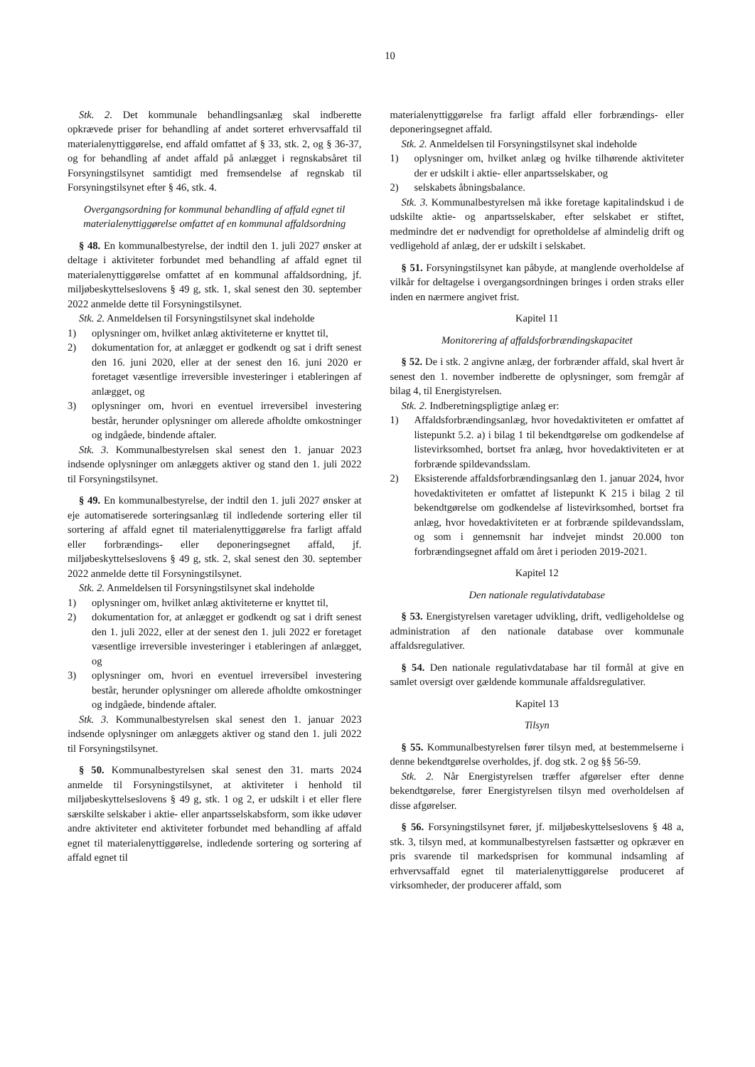10
Stk. 2. Det kommunale behandlingsanlæg skal indberette opkrævede priser for behandling af andet sorteret erhvervsaffald til materialenyttiggørelse, end affald omfattet af § 33, stk. 2, og § 36-37, og for behandling af andet affald på anlægget i regnskabsåret til Forsyningstilsynet samtidigt med fremsendelse af regnskab til Forsyningstilsynet efter § 46, stk. 4.
Overgangsordning for kommunal behandling af affald egnet til materialenyttiggørelse omfattet af en kommunal affaldsordning
§ 48. En kommunalbestyrelse, der indtil den 1. juli 2027 ønsker at deltage i aktiviteter forbundet med behandling af affald egnet til materialenyttiggørelse omfattet af en kommunal affaldsordning, jf. miljøbeskyttelseslovens § 49 g, stk. 1, skal senest den 30. september 2022 anmelde dette til Forsyningstilsynet.
Stk. 2. Anmeldelsen til Forsyningstilsynet skal indeholde
1) oplysninger om, hvilket anlæg aktiviteterne er knyttet til,
2) dokumentation for, at anlægget er godkendt og sat i drift senest den 16. juni 2020, eller at der senest den 16. juni 2020 er foretaget væsentlige irreversible investeringer i etableringen af anlægget, og
3) oplysninger om, hvori en eventuel irreversibel investering består, herunder oplysninger om allerede afholdte omkostninger og indgåede, bindende aftaler.
Stk. 3. Kommunalbestyrelsen skal senest den 1. januar 2023 indsende oplysninger om anlæggets aktiver og stand den 1. juli 2022 til Forsyningstilsynet.
§ 49. En kommunalbestyrelse, der indtil den 1. juli 2027 ønsker at eje automatiserede sorteringsanlæg til indledende sortering eller til sortering af affald egnet til materialenyttiggørelse fra farligt affald eller forbrændings- eller deponeringsegnet affald, jf. miljøbeskyttelseslovens § 49 g, stk. 2, skal senest den 30. september 2022 anmelde dette til Forsyningstilsynet.
Stk. 2. Anmeldelsen til Forsyningstilsynet skal indeholde
1) oplysninger om, hvilket anlæg aktiviteterne er knyttet til,
2) dokumentation for, at anlægget er godkendt og sat i drift senest den 1. juli 2022, eller at der senest den 1. juli 2022 er foretaget væsentlige irreversible investeringer i etableringen af anlægget, og
3) oplysninger om, hvori en eventuel irreversibel investering består, herunder oplysninger om allerede afholdte omkostninger og indgåede, bindende aftaler.
Stk. 3. Kommunalbestyrelsen skal senest den 1. januar 2023 indsende oplysninger om anlæggets aktiver og stand den 1. juli 2022 til Forsyningstilsynet.
§ 50. Kommunalbestyrelsen skal senest den 31. marts 2024 anmelde til Forsyningstilsynet, at aktiviteter i henhold til miljøbeskyttelseslovens § 49 g, stk. 1 og 2, er udskilt i et eller flere særskilte selskaber i aktie- eller anpartsselskabsform, som ikke udøver andre aktiviteter end aktiviteter forbundet med behandling af affald egnet til materialenyttiggørelse, indledende sortering og sortering af affald egnet til
materialenyttiggørelse fra farligt affald eller forbrændings- eller deponeringsegnet affald.
Stk. 2. Anmeldelsen til Forsyningstilsynet skal indeholde
1) oplysninger om, hvilket anlæg og hvilke tilhørende aktiviteter der er udskilt i aktie- eller anpartsselskaber, og
2) selskabets åbningsbalance.
Stk. 3. Kommunalbestyrelsen må ikke foretage kapitalindskud i de udskilte aktie- og anpartsselskaber, efter selskabet er stiftet, medmindre det er nødvendigt for opretholdelse af almindelig drift og vedligehold af anlæg, der er udskilt i selskabet.
§ 51. Forsyningstilsynet kan påbyde, at manglende overholdelse af vilkår for deltagelse i overgangsordningen bringes i orden straks eller inden en nærmere angivet frist.
Kapitel 11
Monitorering af affaldsforbrændingskapacitet
§ 52. De i stk. 2 angivne anlæg, der forbrænder affald, skal hvert år senest den 1. november indberette de oplysninger, som fremgår af bilag 4, til Energistyrelsen.
Stk. 2. Indberetningspligtige anlæg er:
1) Affaldsforbrændingsanlæg, hvor hovedaktiviteten er omfattet af listepunkt 5.2. a) i bilag 1 til bekendtgørelse om godkendelse af listevirksomhed, bortset fra anlæg, hvor hovedaktiviteten er at forbrænde spildevandsslam.
2) Eksisterende affaldsforbrændingsanlæg den 1. januar 2024, hvor hovedaktiviteten er omfattet af listepunkt K 215 i bilag 2 til bekendtgørelse om godkendelse af listevirksomhed, bortset fra anlæg, hvor hovedaktiviteten er at forbrænde spildevandsslam, og som i gennemsnit har indvejet mindst 20.000 ton forbrændingsegnet affald om året i perioden 2019-2021.
Kapitel 12
Den nationale regulativdatabase
§ 53. Energistyrelsen varetager udvikling, drift, vedligeholdelse og administration af den nationale database over kommunale affaldsregulativer.
§ 54. Den nationale regulativdatabase har til formål at give en samlet oversigt over gældende kommunale affaldsregulativer.
Kapitel 13
Tilsyn
§ 55. Kommunalbestyrelsen fører tilsyn med, at bestemmelserne i denne bekendtgørelse overholdes, jf. dog stk. 2 og §§ 56-59.
Stk. 2. Når Energistyrelsen træffer afgørelser efter denne bekendtgørelse, fører Energistyrelsen tilsyn med overholdelsen af disse afgørelser.
§ 56. Forsyningstilsynet fører, jf. miljøbeskyttelseslovens § 48 a, stk. 3, tilsyn med, at kommunalbestyrelsen fastsætter og opkræver en pris svarende til markedsprisen for kommunal indsamling af erhvervsaffald egnet til materialenyttiggørelse produceret af virksomheder, der producerer affald, som